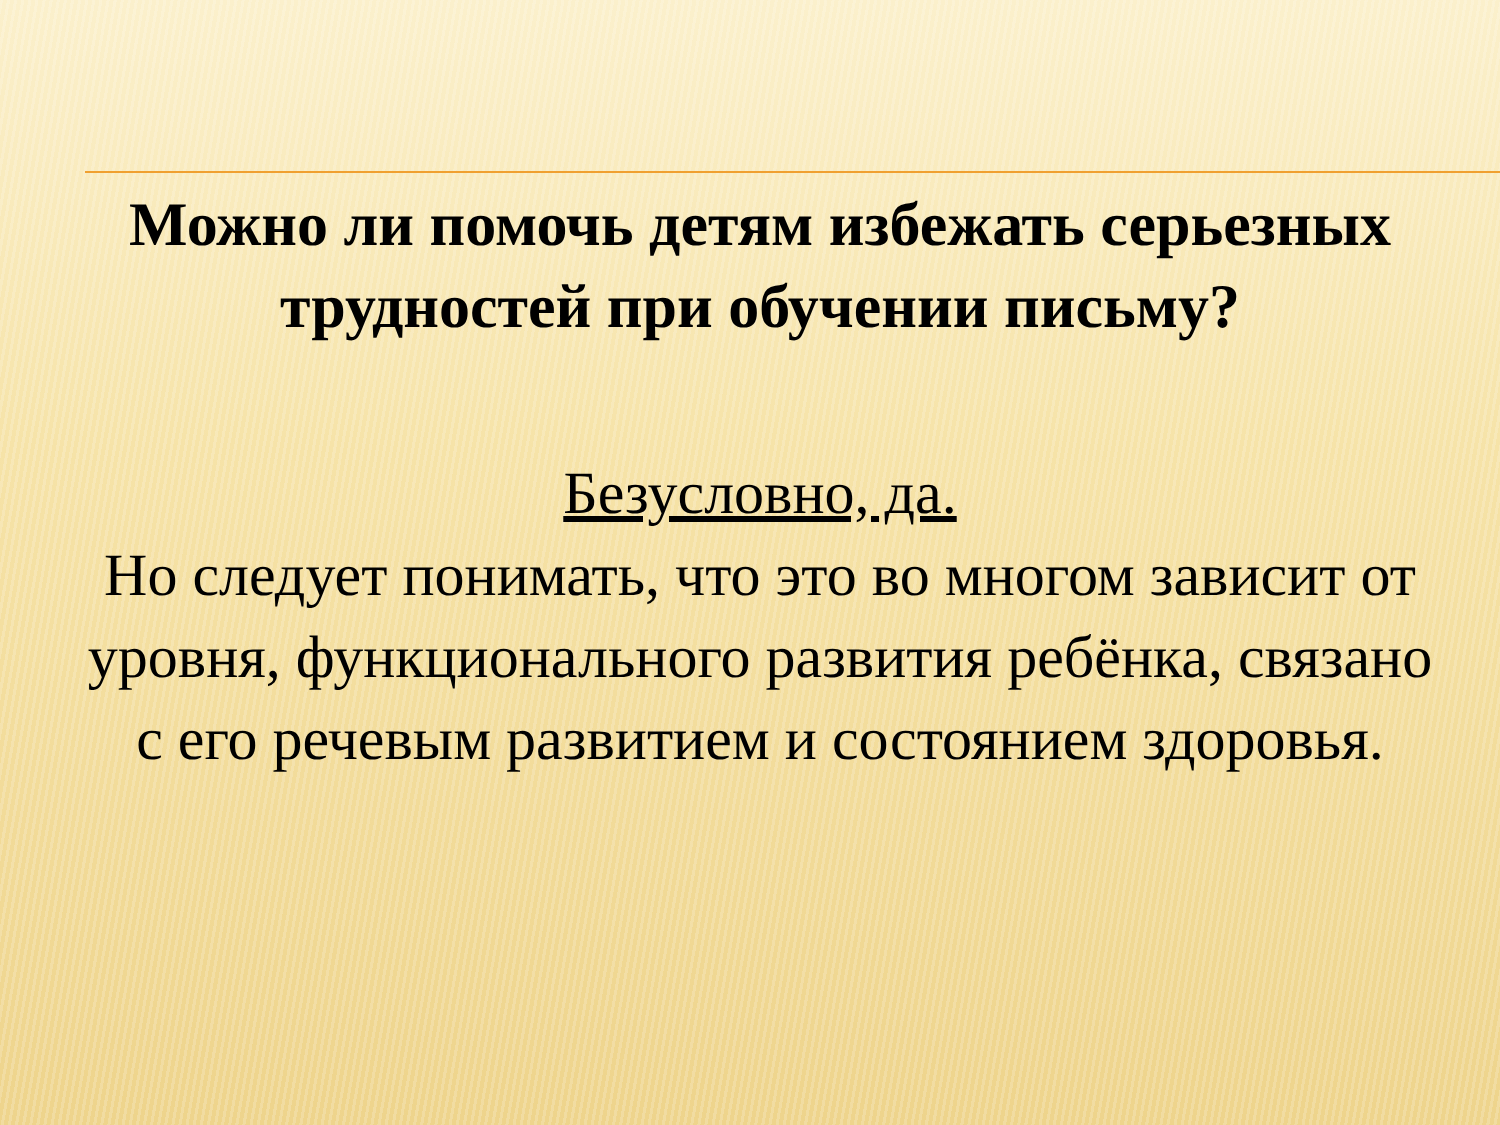Можно ли помочь детям избежать серьезных трудностей при обучении письму?
Безусловно, да.
Но следует понимать, что это во многом зависит от уровня, функционального развития ребёнка, связано с его речевым развитием и состоянием здоровья.